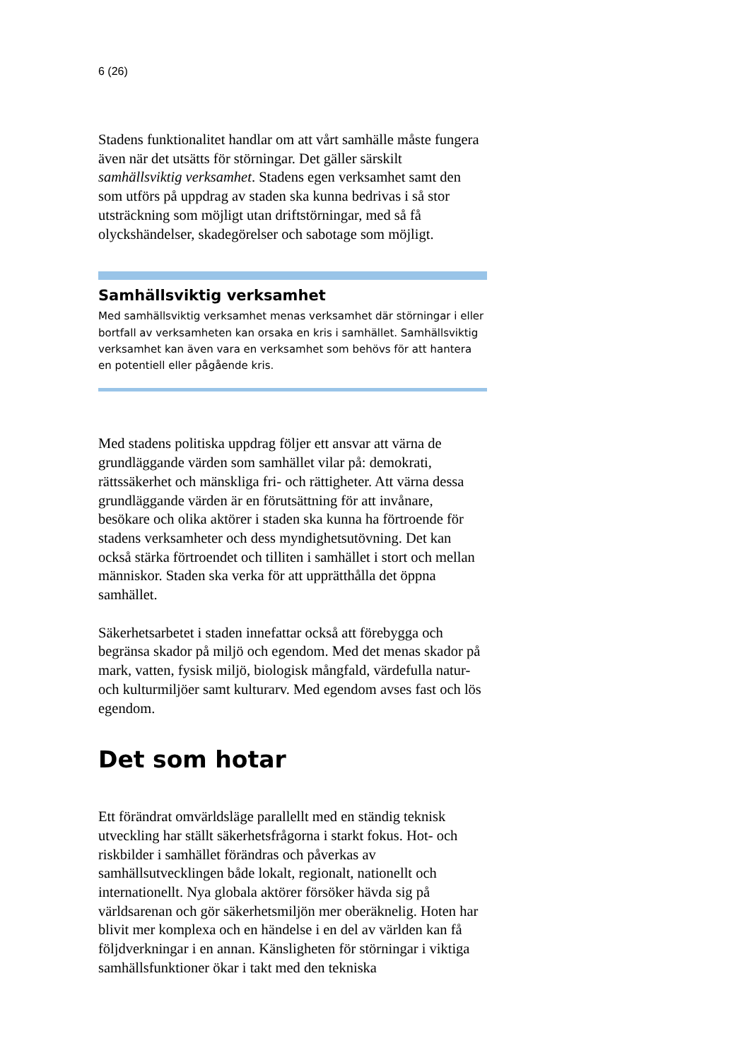6 (26)
Stadens funktionalitet handlar om att vårt samhälle måste fungera även när det utsätts för störningar. Det gäller särskilt samhällsviktig verksamhet. Stadens egen verksamhet samt den som utförs på uppdrag av staden ska kunna bedrivas i så stor utsträckning som möjligt utan driftstörningar, med så få olyckshändelser, skadegörelser och sabotage som möjligt.
Samhällsviktig verksamhet
Med samhällsviktig verksamhet menas verksamhet där störningar i eller bortfall av verksamheten kan orsaka en kris i samhället. Samhällsviktig verksamhet kan även vara en verksamhet som behövs för att hantera en potentiell eller pågående kris.
Med stadens politiska uppdrag följer ett ansvar att värna de grundläggande värden som samhället vilar på: demokrati, rättssäkerhet och mänskliga fri- och rättigheter. Att värna dessa grundläggande värden är en förutsättning för att invånare, besökare och olika aktörer i staden ska kunna ha förtroende för stadens verksamheter och dess myndighetsutövning. Det kan också stärka förtroendet och tilliten i samhället i stort och mellan människor. Staden ska verka för att upprätthålla det öppna samhället.
Säkerhetsarbetet i staden innefattar också att förebygga och begränsa skador på miljö och egendom. Med det menas skador på mark, vatten, fysisk miljö, biologisk mångfald, värdefulla natur- och kulturmiljöer samt kulturarv. Med egendom avses fast och lös egendom.
Det som hotar
Ett förändrat omvärldsläge parallellt med en ständig teknisk utveckling har ställt säkerhetsfrågorna i starkt fokus. Hot- och riskbilder i samhället förändras och påverkas av samhällsutvecklingen både lokalt, regionalt, nationellt och internationellt. Nya globala aktörer försöker hävda sig på världsarenan och gör säkerhetsmiljön mer oberäknelig. Hoten har blivit mer komplexa och en händelse i en del av världen kan få följdverkningar i en annan. Känsligheten för störningar i viktiga samhällsfunktioner ökar i takt med den tekniska